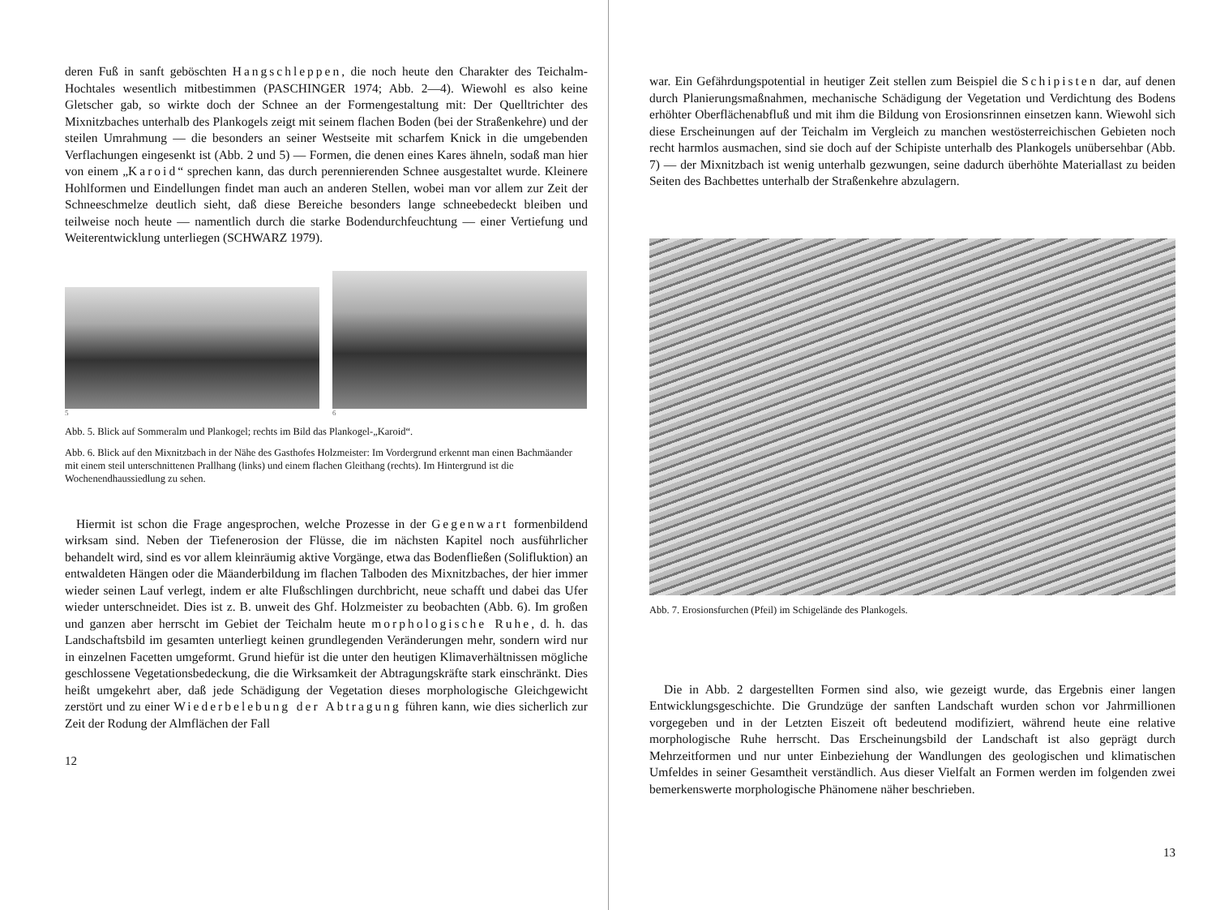deren Fuß in sanft geböschten Hangschleppen, die noch heute den Charakter des Teichalm-Hochtales wesentlich mitbestimmen (PASCHINGER 1974; Abb. 2—4). Wiewohl es also keine Gletscher gab, so wirkte doch der Schnee an der Formengestaltung mit: Der Quelltrichter des Mixnitzbaches unterhalb des Plankogels zeigt mit seinem flachen Boden (bei der Straßenkehre) und der steilen Umrahmung — die besonders an seiner Westseite mit scharfem Knick in die umgebenden Verflachungen eingesenkt ist (Abb. 2 und 5) — Formen, die denen eines Kares ähneln, sodaß man hier von einem „Karoid“ sprechen kann, das durch perennierenden Schnee ausgestaltet wurde. Kleinere Hohlformen und Eindellungen findet man auch an anderen Stellen, wobei man vor allem zur Zeit der Schneeschmelze deutlich sieht, daß diese Bereiche besonders lange schneebedeckt bleiben und teilweise noch heute — namentlich durch die starke Bodendurchfeuchtung — einer Vertiefung und Weiterentwicklung unterliegen (SCHWARZ 1979).
5 6
Abb. 5. Blick auf Sommeralm und Plankogel; rechts im Bild das Plankogel-„Karoid“.
Abb. 6. Blick auf den Mixnitzbach in der Nähe des Gasthofes Holzmeister: Im Vordergrund erkennt man einen Bachmäander mit einem steil unterschnittenen Prallhang (links) und einem flachen Gleithang (rechts). Im Hintergrund ist die Wochenendhaussiedlung zu sehen.
Hiermit ist schon die Frage angesprochen, welche Prozesse in der Gegenwart formenbildend wirksam sind. Neben der Tiefenerosion der Flüsse, die im nächsten Kapitel noch ausführlicher behandelt wird, sind es vor allem kleinräumig aktive Vorgänge, etwa das Bodenfließen (Solifluktion) an entwaldeten Hängen oder die Mäanderbildung im flachen Talboden des Mixnitzbaches, der hier immer wieder seinen Lauf verlegt, indem er alte Flußschlingen durchbricht, neue schafft und dabei das Ufer wieder unterschneidet. Dies ist z. B. unweit des Ghf. Holzmeister zu beobachten (Abb. 6). Im großen und ganzen aber herrscht im Gebiet der Teichalm heute morphologische Ruhe, d. h. das Landschaftsbild im gesamten unterliegt keinen grundlegenden Veränderungen mehr, sondern wird nur in einzelnen Facetten umgeformt. Grund hiefür ist die unter den heutigen Klimaverhältnissen mögliche geschlossene Vegetationsbedeckung, die die Wirksamkeit der Abtragungskräfte stark einschränkt. Dies heißt umgekehrt aber, daß jede Schädigung der Vegetation dieses morphologische Gleichgewicht zerstört und zu einer Wiederbelebung der Abtragung führen kann, wie dies sicherlich zur Zeit der Rodung der Almflächen der Fall
12
war. Ein Gefährdungspotential in heutiger Zeit stellen zum Beispiel die Schipisten dar, auf denen durch Planierungsmaßnahmen, mechanische Schädigung der Vegetation und Verdichtung des Bodens erhöhter Oberflächenabfluß und mit ihm die Bildung von Erosionsrinnen einsetzen kann. Wiewohl sich diese Erscheinungen auf der Teichalm im Vergleich zu manchen westösterreichischen Gebieten noch recht harmlos ausmachen, sind sie doch auf der Schipiste unterhalb des Plankogels unübersehbar (Abb. 7) — der Mixnitzbach ist wenig unterhalb gezwungen, seine dadurch überhöhte Materiallast zu beiden Seiten des Bachbettes unterhalb der Straßenkehre abzulagern.
Abb. 7. Erosionsfurchen (Pfeil) im Schigelände des Plankogels.
Die in Abb. 2 dargestellten Formen sind also, wie gezeigt wurde, das Ergebnis einer langen Entwicklungsgeschichte. Die Grundzüge der sanften Landschaft wurden schon vor Jahrmillionen vorgegeben und in der Letzten Eiszeit oft bedeutend modifiziert, während heute eine relative morphologische Ruhe herrscht. Das Erscheinungsbild der Landschaft ist also geprägt durch Mehrzeitformen und nur unter Einbeziehung der Wandlungen des geologischen und klimatischen Umfeldes in seiner Gesamtheit verständlich. Aus dieser Vielfalt an Formen werden im folgenden zwei bemerkenswerte morphologische Phänomene näher beschrieben.
13